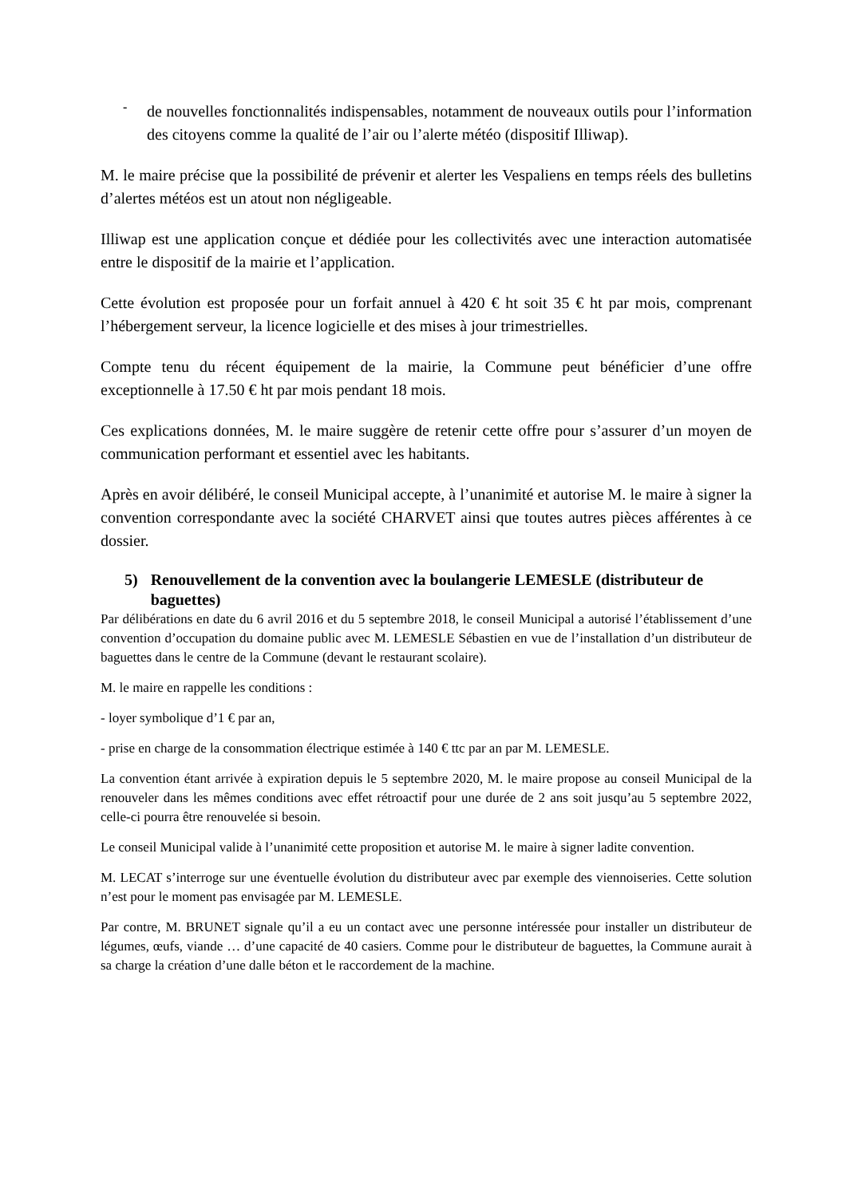-
de nouvelles fonctionnalités indispensables, notamment de nouveaux outils pour l’information des citoyens comme la qualité de l’air ou l’alerte météo (dispositif Illiwap).
M. le maire précise que la possibilité de prévenir et alerter les Vespaliens en temps réels des bulletins d’alertes météos est un atout non négligeable.
Illiwap est une application conçue et dédiée pour les collectivités avec une interaction automatisée entre le dispositif de la mairie et l’application.
Cette évolution est proposée pour un forfait annuel à 420 € ht soit 35 € ht par mois, comprenant l’hébergement serveur, la licence logicielle et des mises à jour trimestrielles.
Compte tenu du récent équipement de la mairie, la Commune peut bénéficier d’une offre exceptionnelle à 17.50 € ht par mois pendant 18 mois.
Ces explications données, M. le maire suggère de retenir cette offre pour s’assurer d’un moyen de communication performant et essentiel avec les habitants.
Après en avoir délibéré, le conseil Municipal accepte, à l’unanimité et autorise M. le maire à signer la convention correspondante avec la société CHARVET ainsi que toutes autres pièces afférentes à ce dossier.
5) Renouvellement de la convention avec la boulangerie LEMESLE (distributeur de baguettes)
Par délibérations en date du 6 avril 2016 et du 5 septembre 2018, le conseil Municipal a autorisé l’établissement d’une convention d’occupation du domaine public avec M. LEMESLE Sébastien en vue de l’installation d’un distributeur de baguettes dans le centre de la Commune (devant le restaurant scolaire).
M. le maire en rappelle les conditions :
- loyer symbolique d’1 € par an,
- prise en charge de la consommation électrique estimée à 140 € ttc par an par M. LEMESLE.
La convention étant arrivée à expiration depuis le 5 septembre 2020, M. le maire propose au conseil Municipal de la renouveler dans les mêmes conditions avec effet rétroactif pour une durée de 2 ans soit jusqu’au 5 septembre 2022, celle-ci pourra être renouvelée si besoin.
Le conseil Municipal valide à l’unanimité cette proposition et autorise M. le maire à signer ladite convention.
M. LECAT s’interroge sur une éventuelle évolution du distributeur avec par exemple des viennoiseries. Cette solution n’est pour le moment pas envisagée par M. LEMESLE.
Par contre, M. BRUNET signale qu’il a eu un contact avec une personne intéressée pour installer un distributeur de légumes, œufs, viande … d’une capacité de 40 casiers. Comme pour le distributeur de baguettes, la Commune aurait à sa charge la création d’une dalle béton et le raccordement de la machine.